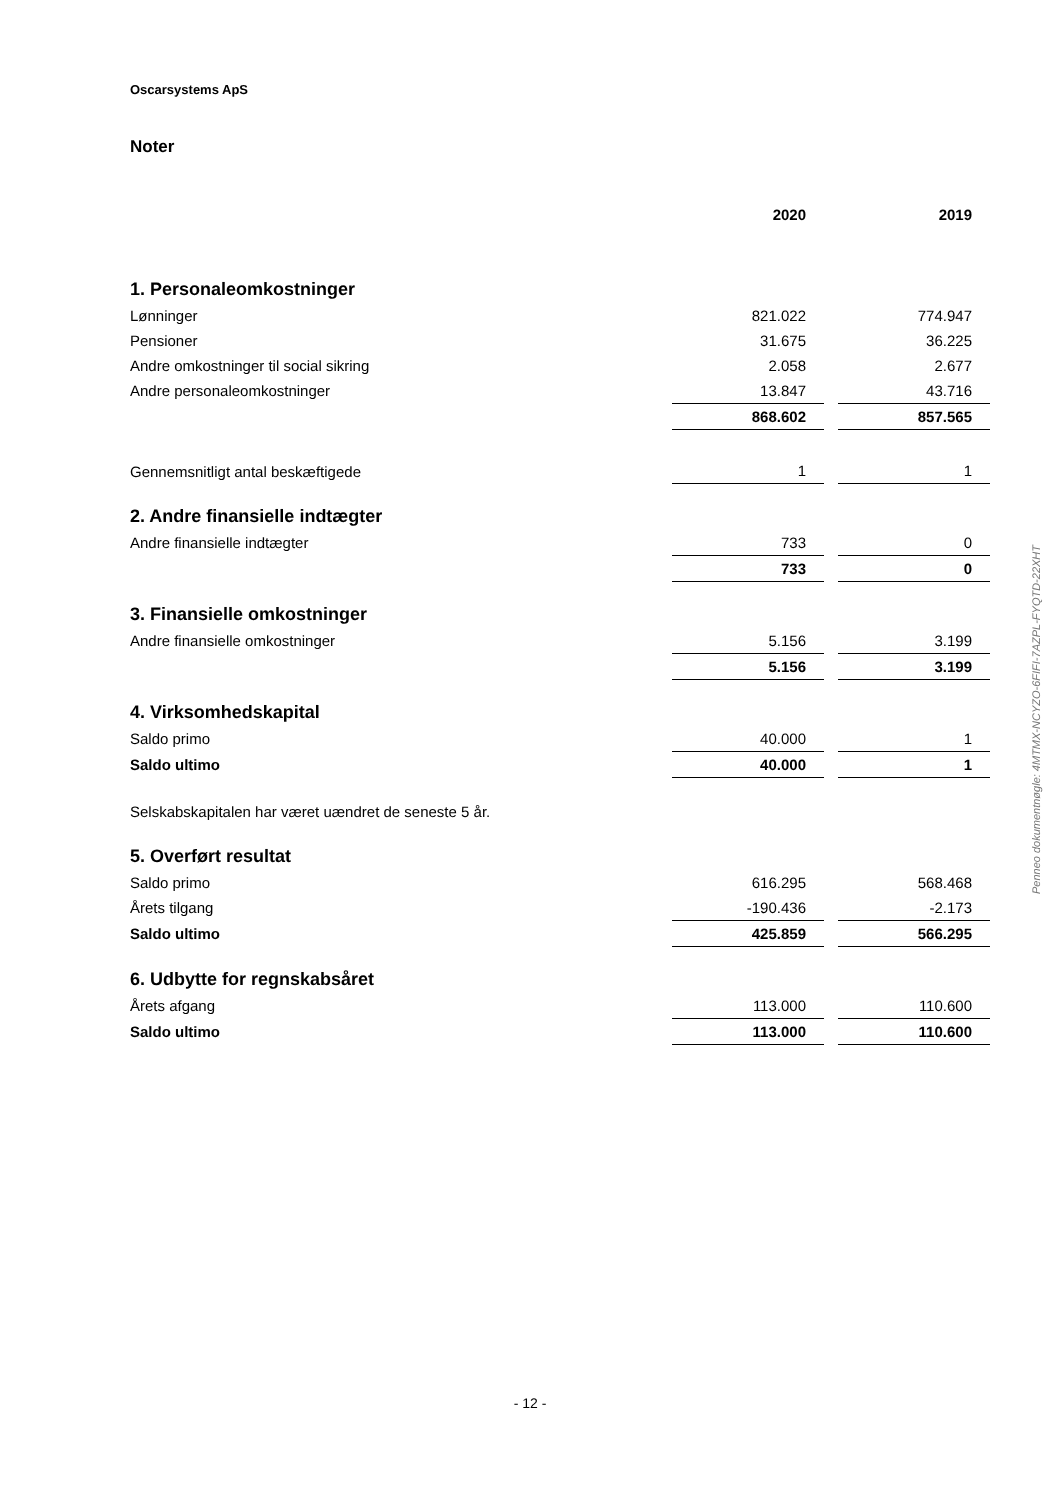Oscarsystems ApS
Noter
| | 2020 | | 2019 |
| --- | --- | --- | --- |
| 1. Personaleomkostninger | | | |
| Lønninger | 821.022 | | 774.947 |
| Pensioner | 31.675 | | 36.225 |
| Andre omkostninger til social sikring | 2.058 | | 2.677 |
| Andre personaleomkostninger | 13.847 | | 43.716 |
| | 868.602 | | 857.565 |
| Gennemsnitligt antal beskæftigede | 1 | | 1 |
| 2. Andre finansielle indtægter | | | |
| Andre finansielle indtægter | 733 | | 0 |
| | 733 | | 0 |
| 3. Finansielle omkostninger | | | |
| Andre finansielle omkostninger | 5.156 | | 3.199 |
| | 5.156 | | 3.199 |
| 4. Virksomhedskapital | | | |
| Saldo primo | 40.000 | | 1 |
| Saldo ultimo | 40.000 | | 1 |
| Selskabskapitalen har været uændret de seneste 5 år. | | | |
| 5. Overført resultat | | | |
| Saldo primo | 616.295 | | 568.468 |
| Årets tilgang | -190.436 | | -2.173 |
| Saldo ultimo | 425.859 | | 566.295 |
| 6. Udbytte for regnskabsåret | | | |
| Årets afgang | 113.000 | | 110.600 |
| Saldo ultimo | 113.000 | | 110.600 |
Penneo dokumentnøgle: 4MTMX-NCYZO-6FIFI-7AZPL-FYQTD-22XHT
- 12 -